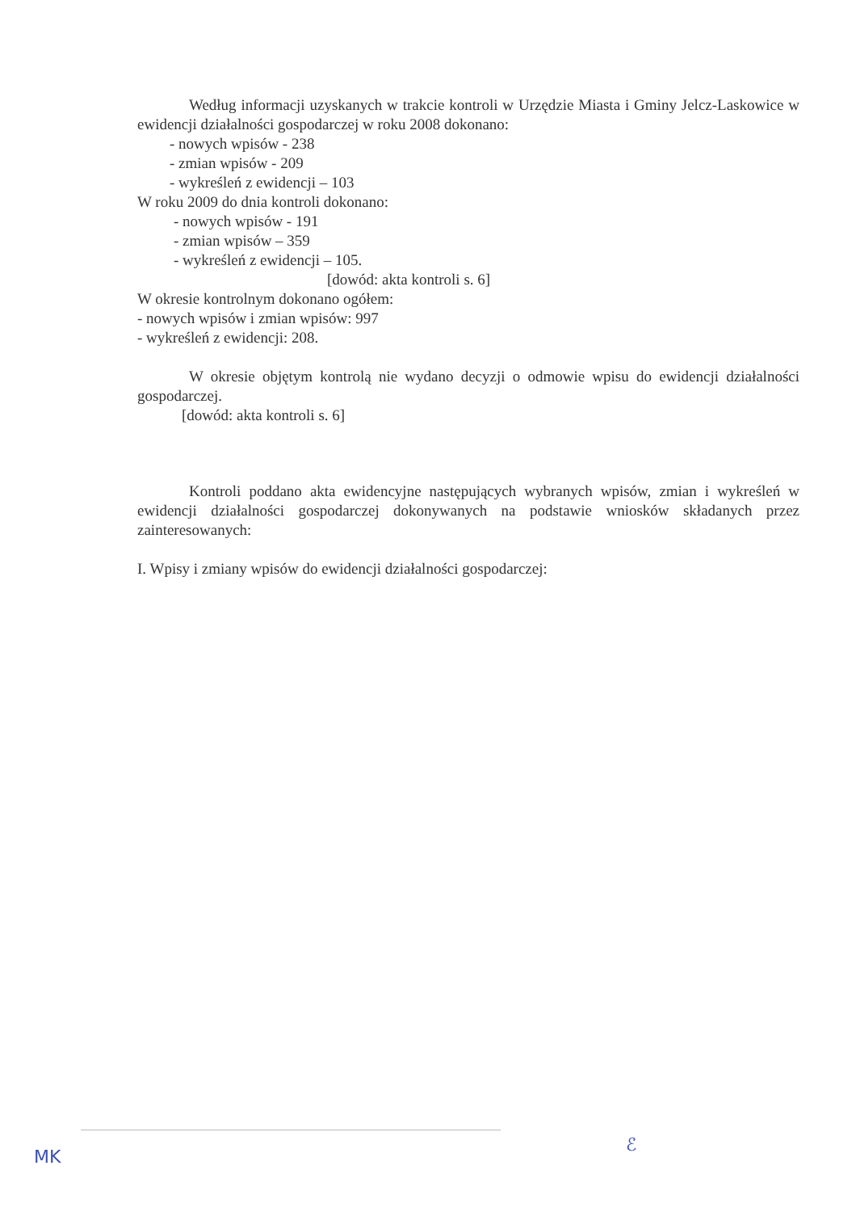Według informacji uzyskanych w trakcie kontroli w Urzędzie Miasta i Gminy Jelcz-Laskowice w ewidencji działalności gospodarczej w roku 2008 dokonano:
- nowych wpisów - 238
- zmian wpisów - 209
- wykreśleń z ewidencji – 103
W roku 2009 do dnia kontroli dokonano:
- nowych wpisów - 191
- zmian wpisów – 359
- wykreśleń z ewidencji – 105.
[dowód: akta kontroli s. 6]
W okresie kontrolnym dokonano ogółem:
- nowych wpisów i zmian wpisów: 997
- wykreśleń z ewidencji: 208.
W okresie objętym kontrolą nie wydano decyzji o odmowie wpisu do ewidencji działalności gospodarczej.
[dowód: akta kontroli s. 6]
Kontroli poddano akta ewidencyjne następujących wybranych wpisów, zmian i wykreśleń w ewidencji działalności gospodarczej dokonywanych na podstawie wniosków składanych przez zainteresowanych:
I. Wpisy i zmiany wpisów do ewidencji działalności gospodarczej:
MK
ℰ